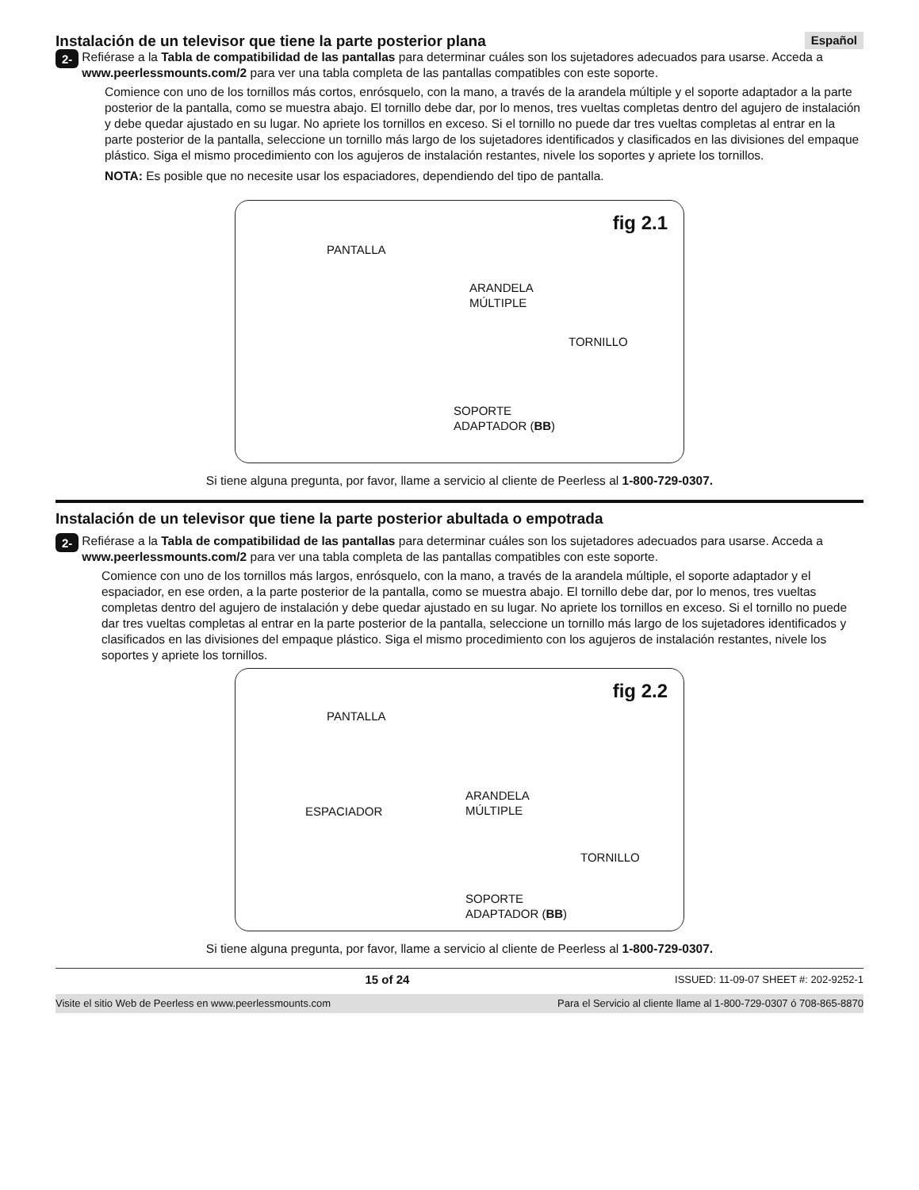Instalación de un televisor que tiene la parte posterior plana Español
2-1
Refiérase a la Tabla de compatibilidad de las pantallas para determinar cuáles son los sujetadores adecuados para usarse. Acceda a www.peerlessmounts.com/2 para ver una tabla completa de las pantallas compatibles con este soporte.
Comience con uno de los tornillos más cortos, enrósquelo, con la mano, a través de la arandela múltiple y el soporte adaptador a la parte posterior de la pantalla, como se muestra abajo. El tornillo debe dar, por lo menos, tres vueltas completas dentro del agujero de instalación y debe quedar ajustado en su lugar. No apriete los tornillos en exceso. Si el tornillo no puede dar tres vueltas completas al entrar en la parte posterior de la pantalla, seleccione un tornillo más largo de los sujetadores identificados y clasificados en las divisiones del empaque plástico. Siga el mismo procedimiento con los agujeros de instalación restantes, nivele los soportes y apriete los tornillos.
NOTA: Es posible que no necesite usar los espaciadores, dependiendo del tipo de pantalla.
fig 2.1
PANTALLA
ARANDELA
MÚLTIPLE
TORNILLO
SOPORTE
ADAPTADOR (BB)
Si tiene alguna pregunta, por favor, llame a servicio al cliente de Peerless al 1-800-729-0307.
Instalación de un televisor que tiene la parte posterior abultada o empotrada
2-2
Refiérase a la Tabla de compatibilidad de las pantallas para determinar cuáles son los sujetadores adecuados para usarse. Acceda a www.peerlessmounts.com/2 para ver una tabla completa de las pantallas compatibles con este soporte.
Comience con uno de los tornillos más largos, enrósquelo, con la mano, a través de la arandela múltiple, el soporte adaptador y el espaciador, en ese orden, a la parte posterior de la pantalla, como se muestra abajo. El tornillo debe dar, por lo menos, tres vueltas completas dentro del agujero de instalación y debe quedar ajustado en su lugar. No apriete los tornillos en exceso. Si el tornillo no puede dar tres vueltas completas al entrar en la parte posterior de la pantalla, seleccione un tornillo más largo de los sujetadores identificados y clasificados en las divisiones del empaque plástico. Siga el mismo procedimiento con los agujeros de instalación restantes, nivele los soportes y apriete los tornillos.
fig 2.2
PANTALLA
ARANDELA
MÚLTIPLE
ESPACIADOR
TORNILLO
SOPORTE
ADAPTADOR (BB)
Si tiene alguna pregunta, por favor, llame a servicio al cliente de Peerless al 1-800-729-0307.
15 of 24 ISSUED: 11-09-07 SHEET #: 202-9252-1
Visite el sitio Web de Peerless en www.peerlessmounts.com Para el Servicio al cliente llame al 1-800-729-0307 ó 708-865-8870